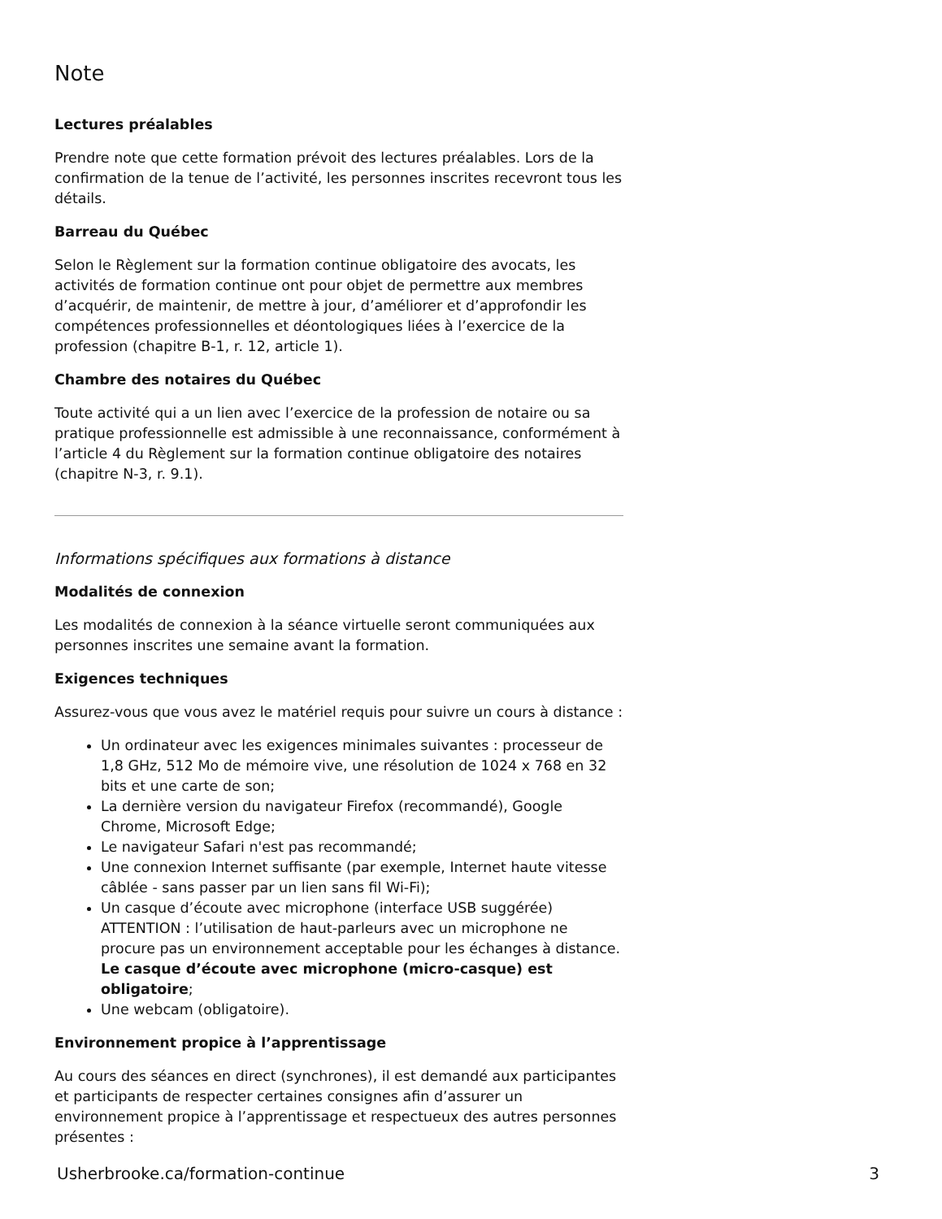Note
Lectures préalables
Prendre note que cette formation prévoit des lectures préalables. Lors de la confirmation de la tenue de l’activité, les personnes inscrites recevront tous les détails.
Barreau du Québec
Selon le Règlement sur la formation continue obligatoire des avocats, les activités de formation continue ont pour objet de permettre aux membres d’acquérir, de maintenir, de mettre à jour, d’améliorer et d’approfondir les compétences professionnelles et déontologiques liées à l’exercice de la profession (chapitre B-1, r. 12, article 1).
Chambre des notaires du Québec
Toute activité qui a un lien avec l’exercice de la profession de notaire ou sa pratique professionnelle est admissible à une reconnaissance, conformément à l’article 4 du Règlement sur la formation continue obligatoire des notaires (chapitre N-3, r. 9.1).
Informations spécifiques aux formations à distance
Modalités de connexion
Les modalités de connexion à la séance virtuelle seront communiquées aux personnes inscrites une semaine avant la formation.
Exigences techniques
Assurez-vous que vous avez le matériel requis pour suivre un cours à distance :
Un ordinateur avec les exigences minimales suivantes : processeur de 1,8 GHz, 512 Mo de mémoire vive, une résolution de 1024 x 768 en 32 bits et une carte de son;
La dernière version du navigateur Firefox (recommandé), Google Chrome, Microsoft Edge;
Le navigateur Safari n'est pas recommandé;
Une connexion Internet suffisante (par exemple, Internet haute vitesse câblée - sans passer par un lien sans fil Wi-Fi);
Un casque d’écoute avec microphone (interface USB suggérée) ATTENTION : l’utilisation de haut-parleurs avec un microphone ne procure pas un environnement acceptable pour les échanges à distance. Le casque d’écoute avec microphone (micro-casque) est obligatoire;
Une webcam (obligatoire).
Environnement propice à l’apprentissage
Au cours des séances en direct (synchrones), il est demandé aux participantes et participants de respecter certaines consignes afin d’assurer un environnement propice à l’apprentissage et respectueux des autres personnes présentes :
Usherbrooke.ca/formation-continue 3